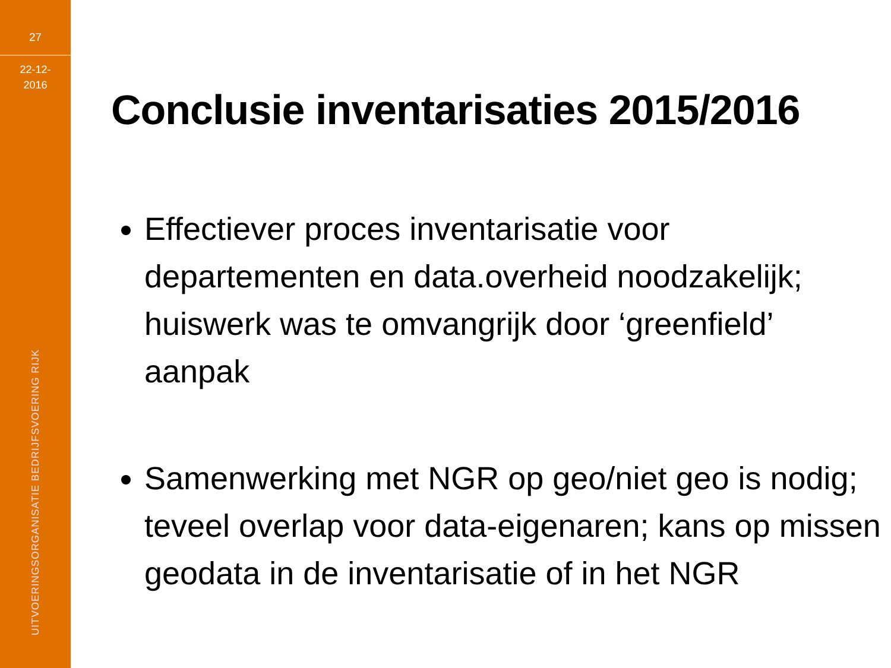27
22-12-
2016
UITVOERINGSORGANISATIE BEDRIJFSVOERING RIJK
Conclusie inventarisaties 2015/2016
Effectiever proces inventarisatie voor departementen en data.overheid noodzakelijk; huiswerk was te omvangrijk door ‘greenfield’ aanpak
Samenwerking met NGR op geo/niet geo is nodig; teveel overlap voor data-eigenaren; kans op missen geodata in de inventarisatie of in het NGR